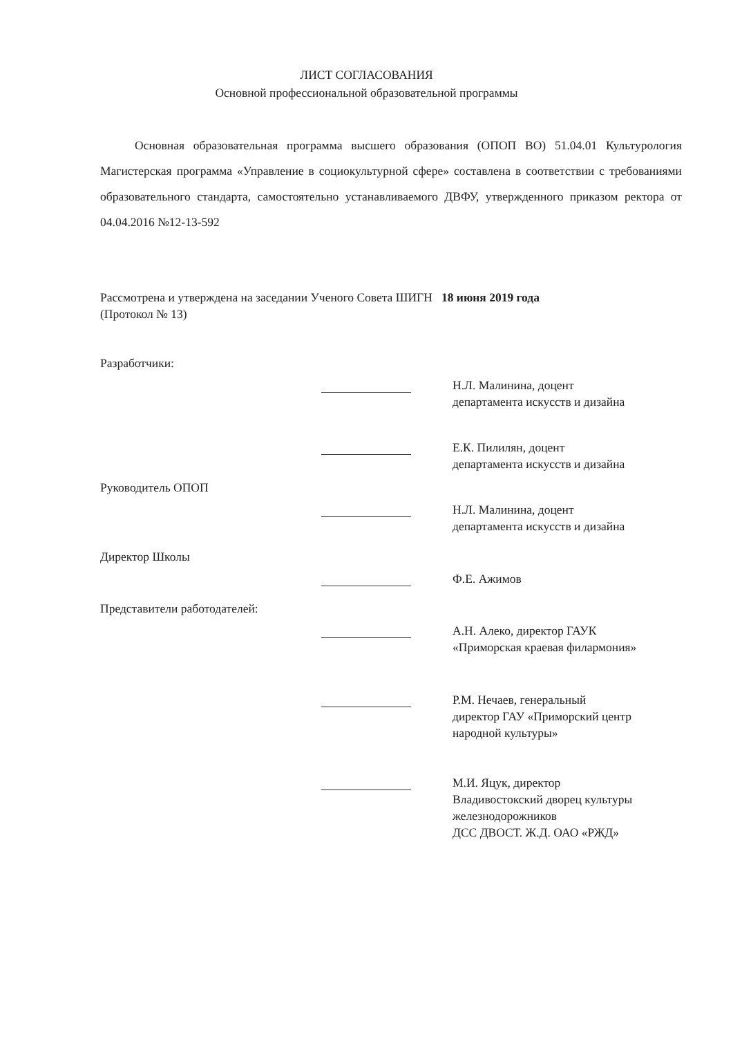ЛИСТ СОГЛАСОВАНИЯ
Основной профессиональной образовательной программы
Основная образовательная программа высшего образования (ОПОП ВО) 51.04.01 Культурология Магистерская программа «Управление в социокультурной сфере» составлена в соответствии с требованиями образовательного стандарта, самостоятельно устанавливаемого ДВФУ, утвержденного приказом ректора от 04.04.2016 №12-13-592
Рассмотрена и утверждена на заседании Ученого Совета ШИГН 18 июня 2019 года
(Протокол № 13)
Разработчики:
Н.Л. Малинина, доцент
департамента искусств и дизайна
Е.К. Пилилян, доцент
департамента искусств и дизайна
Руководитель ОПОП
Н.Л. Малинина, доцент
департамента искусств и дизайна
Директор Школы
Ф.Е. Ажимов
Представители работодателей:
А.Н. Алеко, директор ГАУК
«Приморская краевая филармония»
Р.М. Нечаев, генеральный
директор ГАУ «Приморский центр
народной культуры»
М.И. Яцук, директор
Владивостокский дворец культуры
железнодорожников
ДСС ДВОСТ. Ж.Д. ОАО «РЖД»